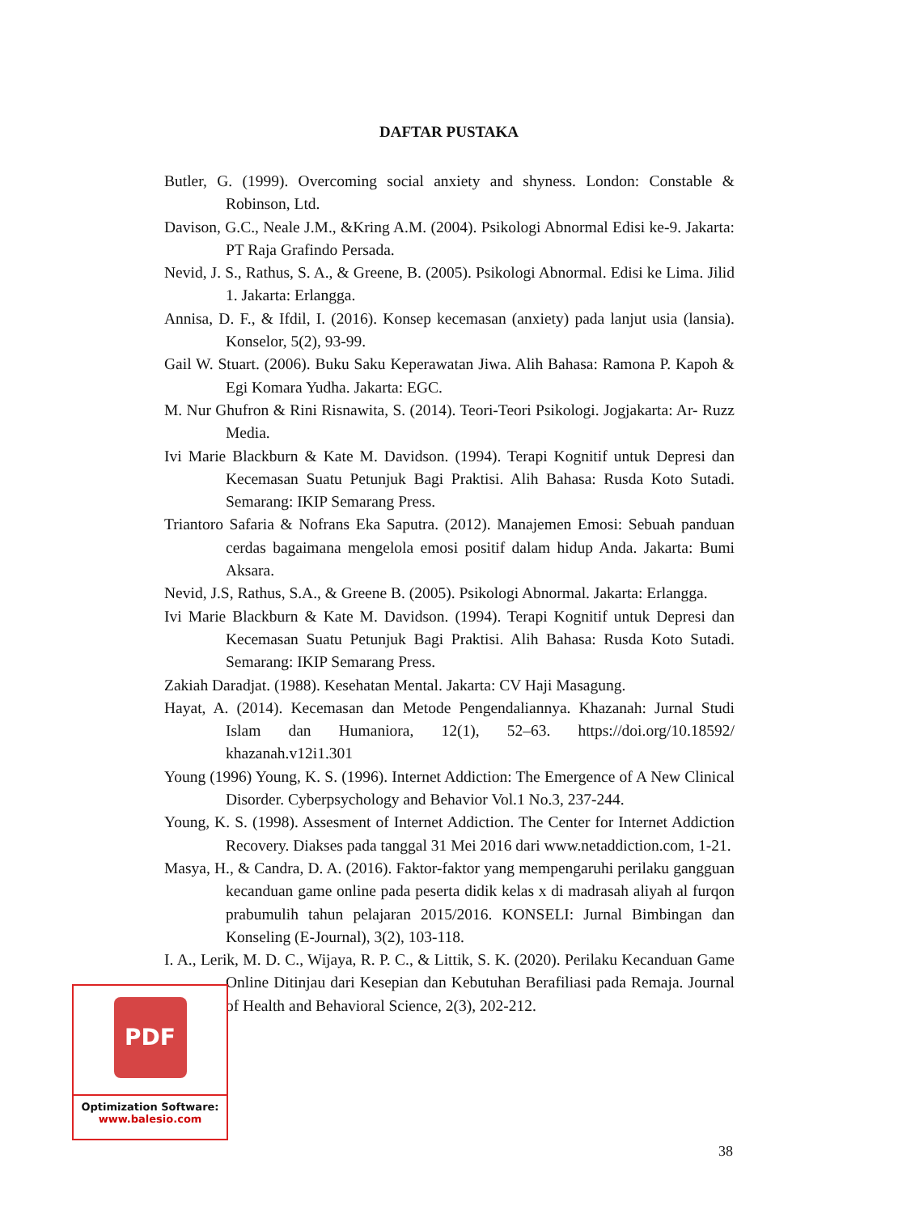DAFTAR PUSTAKA
Butler, G. (1999). Overcoming social anxiety and shyness. London: Constable & Robinson, Ltd.
Davison, G.C., Neale J.M., &Kring A.M. (2004). Psikologi Abnormal Edisi ke-9. Jakarta: PT Raja Grafindo Persada.
Nevid, J. S., Rathus, S. A., & Greene, B. (2005). Psikologi Abnormal. Edisi ke Lima. Jilid 1. Jakarta: Erlangga.
Annisa, D. F., & Ifdil, I. (2016). Konsep kecemasan (anxiety) pada lanjut usia (lansia). Konselor, 5(2), 93-99.
Gail W. Stuart. (2006). Buku Saku Keperawatan Jiwa. Alih Bahasa: Ramona P. Kapoh & Egi Komara Yudha. Jakarta: EGC.
M. Nur Ghufron & Rini Risnawita, S. (2014). Teori-Teori Psikologi. Jogjakarta: Ar- Ruzz Media.
Ivi Marie Blackburn & Kate M. Davidson. (1994). Terapi Kognitif untuk Depresi dan Kecemasan Suatu Petunjuk Bagi Praktisi. Alih Bahasa: Rusda Koto Sutadi. Semarang: IKIP Semarang Press.
Triantoro Safaria & Nofrans Eka Saputra. (2012). Manajemen Emosi: Sebuah panduan cerdas bagaimana mengelola emosi positif dalam hidup Anda. Jakarta: Bumi Aksara.
Nevid, J.S, Rathus, S.A., & Greene B. (2005). Psikologi Abnormal. Jakarta: Erlangga.
Ivi Marie Blackburn & Kate M. Davidson. (1994). Terapi Kognitif untuk Depresi dan Kecemasan Suatu Petunjuk Bagi Praktisi. Alih Bahasa: Rusda Koto Sutadi. Semarang: IKIP Semarang Press.
Zakiah Daradjat. (1988). Kesehatan Mental. Jakarta: CV Haji Masagung.
Hayat, A. (2014). Kecemasan dan Metode Pengendaliannya. Khazanah: Jurnal Studi Islam dan Humaniora, 12(1), 52–63. https://doi.org/10.18592/ khazanah.v12i1.301
Young (1996) Young, K. S. (1996). Internet Addiction: The Emergence of A New Clinical Disorder. Cyberpsychology and Behavior Vol.1 No.3, 237-244.
Young, K. S. (1998). Assesment of Internet Addiction. The Center for Internet Addiction Recovery. Diakses pada tanggal 31 Mei 2016 dari www.netaddiction.com, 1-21.
Masya, H., & Candra, D. A. (2016). Faktor-faktor yang mempengaruhi perilaku gangguan kecanduan game online pada peserta didik kelas x di madrasah aliyah al furqon prabumulih tahun pelajaran 2015/2016. KONSELI: Jurnal Bimbingan dan Konseling (E-Journal), 3(2), 103-118.
I. A., Lerik, M. D. C., Wijaya, R. P. C., & Littik, S. K. (2020). Perilaku Kecanduan Game Online Ditinjau dari Kesepian dan Kebutuhan Berafiliasi pada Remaja. Journal of Health and Behavioral Science, 2(3), 202-212.
PDF
Optimization Software:
www.balesio.com
38